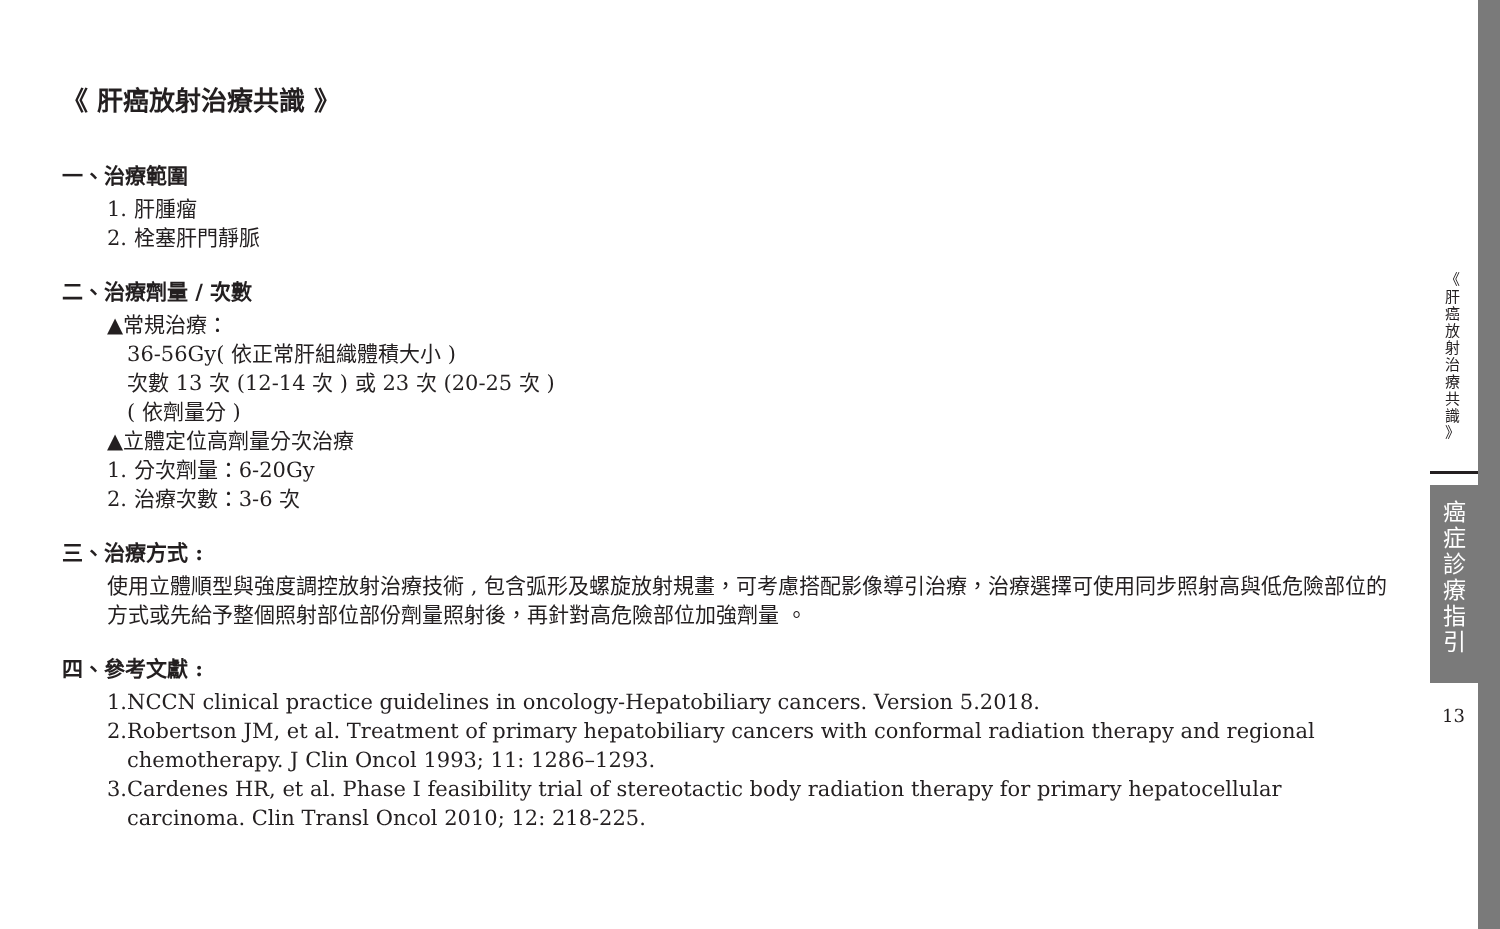《 肝癌放射治療共識 》
一、治療範圍
1. 肝腫瘤
2. 栓塞肝門靜脈
二、治療劑量 / 次數
▲常規治療：
36-56Gy( 依正常肝組織體積大小 )
次數 13 次 (12-14 次 ) 或 23 次 (20-25 次 )
( 依劑量分 )
▲立體定位高劑量分次治療
1. 分次劑量：6-20Gy
2. 治療次數：3-6 次
三、治療方式 :
使用立體順型與強度調控放射治療技術 , 包含弧形及螺旋放射規畫，可考慮搭配影像導引治療，治療選擇可使用同步照射高與低危險部位的方式或先給予整個照射部位部份劑量照射後，再針對高危險部位加強劑量 。
四、參考文獻 :
1.NCCN clinical practice guidelines in oncology-Hepatobiliary cancers. Version 5.2018.
2.Robertson JM, et al. Treatment of primary hepatobiliary cancers with conformal radiation therapy and regional chemotherapy. J Clin Oncol 1993; 11: 1286–1293.
3.Cardenes HR, et al. Phase I feasibility trial of stereotactic body radiation therapy for primary hepatocellular carcinoma. Clin Transl Oncol 2010; 12: 218-225.
《
肝
癌
放
射
治
療
共
識
》
癌
症
診
療
指
引
13